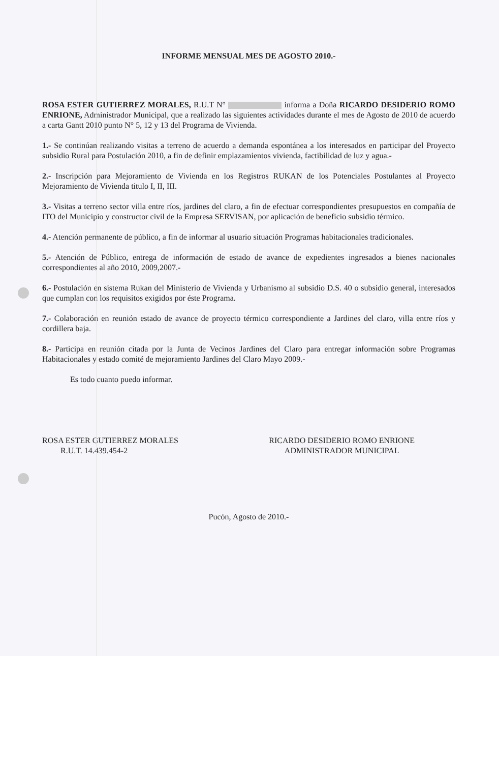INFORME MENSUAL MES DE AGOSTO 2010.-
ROSA ESTER GUTIERREZ MORALES, R.U.T N° informa a Doña RICARDO DESIDERIO ROMO ENRIONE, Administrador Municipal, que a realizado las siguientes actividades durante el mes de Agosto de 2010 de acuerdo a carta Gantt 2010 punto N° 5, 12 y 13 del Programa de Vivienda.
1.- Se continúan realizando visitas a terreno de acuerdo a demanda espontánea a los interesados en participar del Proyecto subsidio Rural para Postulación 2010, a fin de definir emplazamientos vivienda, factibilidad de luz y agua.-
2.- Inscripción para Mejoramiento de Vivienda en los Registros RUKAN de los Potenciales Postulantes al Proyecto Mejoramiento de Vivienda titulo I, II, III.
3.- Visitas a terreno sector villa entre ríos, jardines del claro, a fin de efectuar correspondientes presupuestos en compañía de ITO del Municipio y constructor civil de la Empresa SERVISAN, por aplicación de beneficio subsidio térmico.
4.- Atención permanente de público, a fin de informar al usuario situación Programas habitacionales tradicionales.
5.- Atención de Público, entrega de información de estado de avance de expedientes ingresados a bienes nacionales correspondientes al año 2010, 2009,2007.-
6.- Postulación en sistema Rukan del Ministerio de Vivienda y Urbanismo al subsidio D.S. 40 o subsidio general, interesados que cumplan con los requisitos exigidos por éste Programa.
7.- Colaboración en reunión estado de avance de proyecto térmico correspondiente a Jardines del claro, villa entre ríos y cordillera baja.
8.- Participa en reunión citada por la Junta de Vecinos Jardines del Claro para entregar información sobre Programas Habitacionales y estado comité de mejoramiento Jardines del Claro Mayo 2009.-
Es todo cuanto puedo informar.
ROSA ESTER GUTIERREZ MORALES
R.U.T. 14.439.454-2
RICARDO DESIDERIO ROMO ENRIONE
ADMINISTRADOR MUNICIPAL
Pucón, Agosto de 2010.-